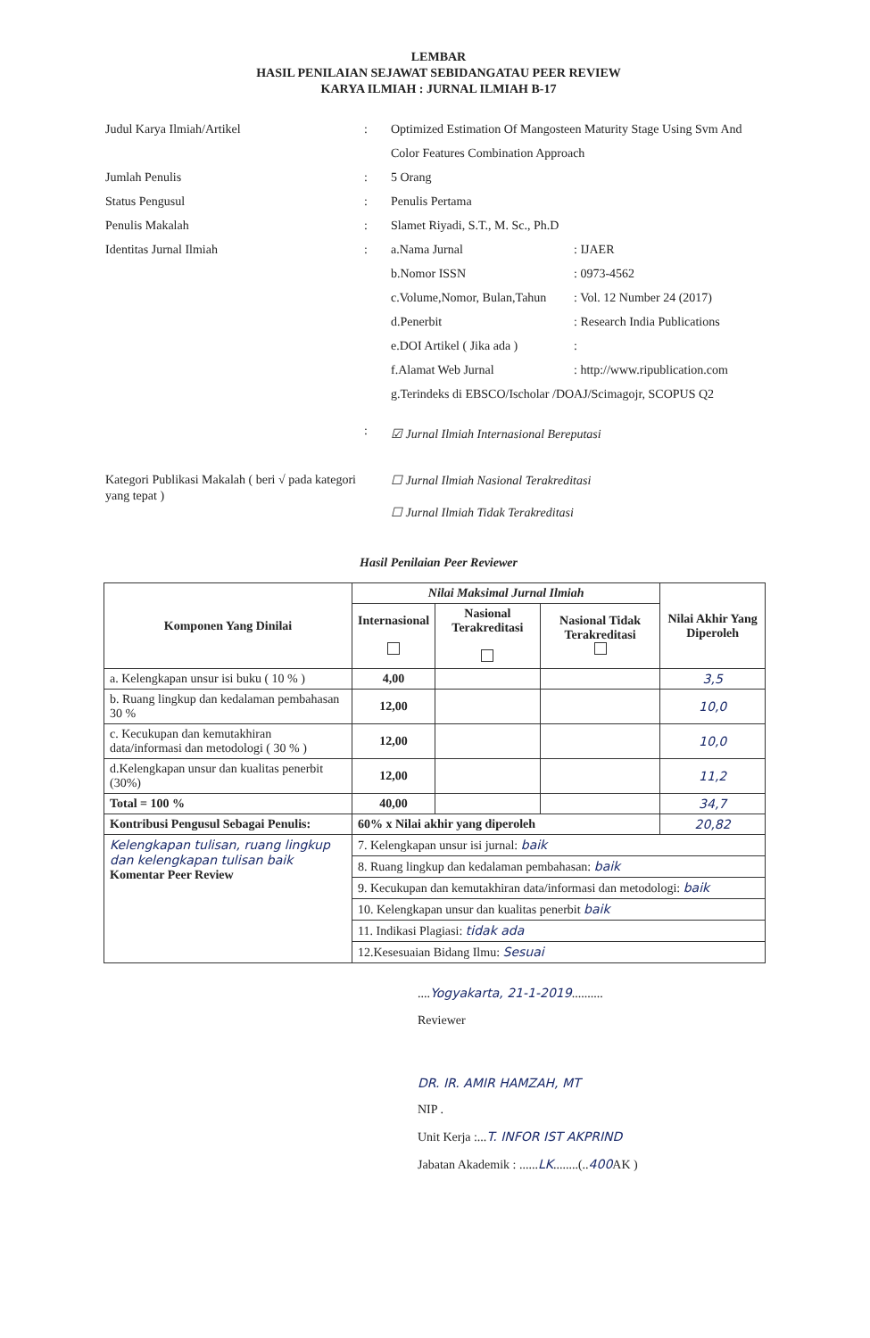LEMBAR
HASIL PENILAIAN SEJAWAT SEBIDANGATAU PEER REVIEW
KARYA ILMIAH : JURNAL ILMIAH B-17
Judul Karya Ilmiah/Artikel : Optimized Estimation Of Mangosteen Maturity Stage Using Svm And Color Features Combination Approach
Jumlah Penulis : 5 Orang
Status Pengusul : Penulis Pertama
Penulis Makalah : Slamet Riyadi, S.T., M. Sc., Ph.D
Identitas Jurnal Ilmiah : a.Nama Jurnal: IJAER
b.Nomor ISSN: 0973-4562
c.Volume,Nomor, Bulan,Tahun: Vol. 12 Number 24 (2017)
d.Penerbit: Research India Publications
e.DOI Artikel ( Jika ada ):
f.Alamat Web Jurnal: http://www.ripublication.com
g.Terindeks di EBSCO/Ischolar /DOAJ/Scimagojr, SCOPUS Q2
Kategori Publikasi Makalah ( beri √ pada kategori yang tepat )
:
☑ Jurnal Ilmiah Internasional Bereputasi
☐ Jurnal Ilmiah Nasional Terakreditasi
☐ Jurnal Ilmiah Tidak Terakreditasi
Hasil Penilaian Peer Reviewer
| Komponen Yang Dinilai | Nilai Maksimal Jurnal Ilmiah | | | Nilai Akhir Yang Diperoleh |
| --- | --- | --- | --- | --- |
| | Internasional | Nasional Terakreditasi | Nasional Tidak Terakreditasi | |
| a. Kelengkapan unsur isi buku ( 10 % ) | 4,00 | | | 3,5 |
| b. Ruang lingkup dan kedalaman pembahasan 30 % | 12,00 | | | 10,0 |
| c. Kecukupan dan kemutakhiran data/informasi dan metodologi ( 30 % ) | 12,00 | | | 10,0 |
| d.Kelengkapan unsur dan kualitas penerbit (30%) | 12,00 | | | 11,2 |
| Total = 100 % | 40,00 | | | 34,7 |
| Kontribusi Pengusul Sebagai Penulis: | 60% x Nilai akhir yang diperoleh | | | 20,82 |
| Kelengkapan tulisan, ruang lingkup dan kelengkapan tulisan baik Komentar Peer Review | 7. Kelengkapan unsur isi jurnal: baik | | | |
| | 8. Ruang lingkup dan kedalaman pembahasan: baik | | | |
| | 9. Kecukupan dan kemutakhiran data/informasi dan metodologi: baik | | | |
| | 10. Kelengkapan unsur dan kualitas penerbit baik | | | |
| | 11. Indikasi Plagiasi: tidak ada | | | |
| | 12.Kesesuaian Bidang Ilmu: Sesuai | | | |
....Yogyakarta, 21-1-2019..........
Reviewer
DR. IR. AMIR HAMZAH, MT
NIP .
Unit Kerja :...T. INFOR IST AKPRIND
Jabatan Akademik : ......LK........(..400 AK )